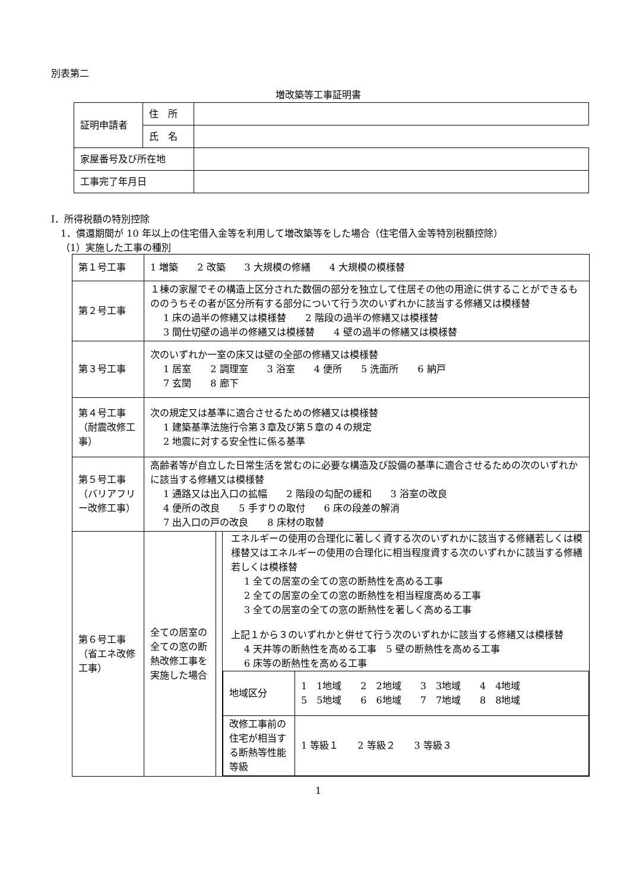別表第二
増改築等工事証明書
| 証明申請者 | 住 所 | |
| | 氏 名 | |
| 家屋番号及び所在地 | | |
| 工事完了年月日 | | |
Ⅰ．所得税額の特別控除
1．償還期間が 10 年以上の住宅借入金等を利用して増改築等をした場合（住宅借入金等特別税額控除）
（1）実施した工事の種別
| 第１号工事 | 1 増築 2 改築 3 大規模の修繕 4 大規模の模様替 | | |
| 第２号工事 | １棟の家屋でその構造上区分された数個の部分を独立して住居その他の用途に供することができるもののうちその者が区分所有する部分について行う次のいずれかに該当する修繕又は模様替 1 床の過半の修繕又は模様替 2 階段の過半の修繕又は模様替 3 間仕切壁の過半の修繕又は模様替 4 壁の過半の修繕又は模様替 | | |
| 第３号工事 | 次のいずれか一室の床又は壁の全部の修繕又は模様替 1 居室 2 調理室 3 浴室 4 便所 5 洗面所 6 納戸 7 玄関 8 廊下 | | |
| 第４号工事（耐震改修工事） | 次の規定又は基準に適合させるための修繕又は模様替 1 建築基準法施行令第３章及び第５章の４の規定 2 地震に対する安全性に係る基準 | | |
| 第５号工事（バリアフリー改修工事） | 高齢者等が自立した日常生活を営むのに必要な構造及び設備の基準に適合させるための次のいずれかに該当する修繕又は模様替 1 通路又は出入口の拡幅 2 階段の勾配の緩和 3 浴室の改良 4 便所の改良 5 手すりの取付 6 床の段差の解消 7 出入口の戸の改良 8 床材の取替 | | |
| 第６号工事（省エネ改修工事） | 全ての居室の全ての窓の断熱改修工事を実施した場合 | | エネルギーの使用の合理化に著しく資する次のいずれかに該当する修繕若しくは模様替又はエネルギーの使用の合理化に相当程度資する次のいずれかに該当する修繕若しくは模様替 1 全ての居室の全ての窓の断熱性を高める工事 2 全ての居室の全ての窓の断熱性を相当程度高める工事 3 全ての居室の全ての窓の断熱性を著しく高める工事 上記１から３のいずれかと併せて行う次のいずれかに該当する修繕又は模様替 4 天井等の断熱性を高める工事 5 壁の断熱性を高める工事 6 床等の断熱性を高める工事 / 地域区分 / 1 1地域 2 2地域 3 3地域 4 4地域 5 5地域 6 6地域 7 7地域 8 8地域 / / 改修工事前の住宅が相当する断熱等性能等級 / 1 等級１ 2 等級２ 3 等級３ / |
1